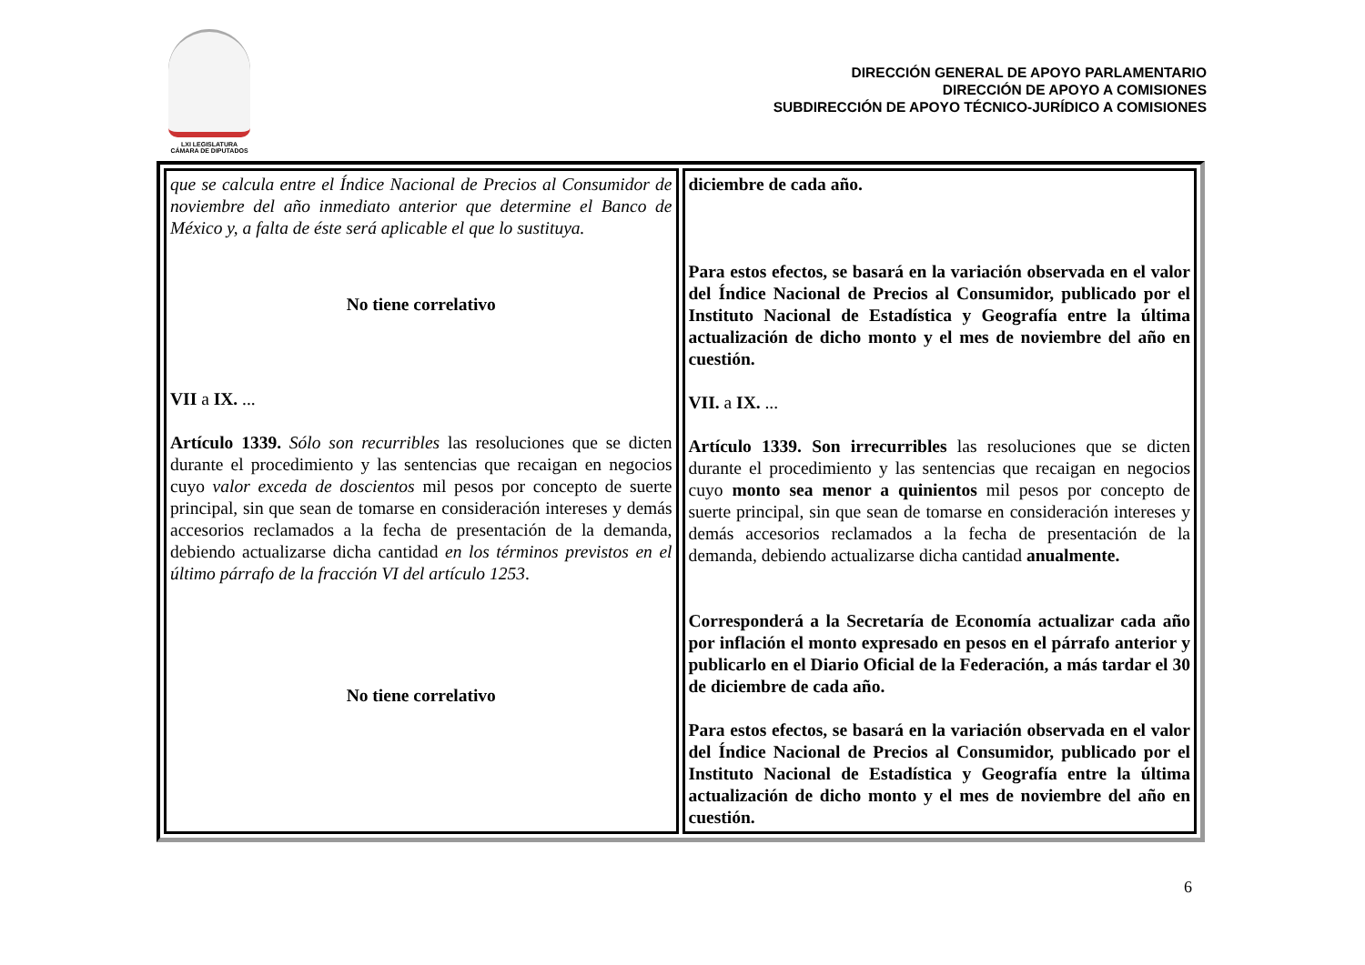LXI LEGISLATURA
CÁMARA DE DIPUTADOS
DIRECCIÓN GENERAL DE APOYO PARLAMENTARIO
DIRECCIÓN DE APOYO A COMISIONES
SUBDIRECCIÓN DE APOYO TÉCNICO-JURÍDICO A COMISIONES
| que se calcula entre el Índice Nacional de Precios al Consumidor de noviembre del año inmediato anterior que determine el Banco de México y, a falta de éste será aplicable el que lo sustituya. No tiene correlativo VII a IX. ... Artículo 1339. Sólo son recurribles las resoluciones que se dicten durante el procedimiento y las sentencias que recaigan en negocios cuyo valor exceda de doscientos mil pesos por concepto de suerte principal, sin que sean de tomarse en consideración intereses y demás accesorios reclamados a la fecha de presentación de la demanda, debiendo actualizarse dicha cantidad en los términos previstos en el último párrafo de la fracción VI del artículo 1253 . No tiene correlativo | diciembre de cada año. Para estos efectos, se basará en la variación observada en el valor del Índice Nacional de Precios al Consumidor, publicado por el Instituto Nacional de Estadística y Geografía entre la última actualización de dicho monto y el mes de noviembre del año en cuestión. VII. a IX. ... Artículo 1339. Son irrecurribles las resoluciones que se dicten durante el procedimiento y las sentencias que recaigan en negocios cuyo monto sea menor a quinientos mil pesos por concepto de suerte principal, sin que sean de tomarse en consideración intereses y demás accesorios reclamados a la fecha de presentación de la demanda, debiendo actualizarse dicha cantidad anualmente. Corresponderá a la Secretaría de Economía actualizar cada año por inflación el monto expresado en pesos en el párrafo anterior y publicarlo en el Diario Oficial de la Federación, a más tardar el 30 de diciembre de cada año. Para estos efectos, se basará en la variación observada en el valor del Índice Nacional de Precios al Consumidor, publicado por el Instituto Nacional de Estadística y Geografía entre la última actualización de dicho monto y el mes de noviembre del año en cuestión. |
6